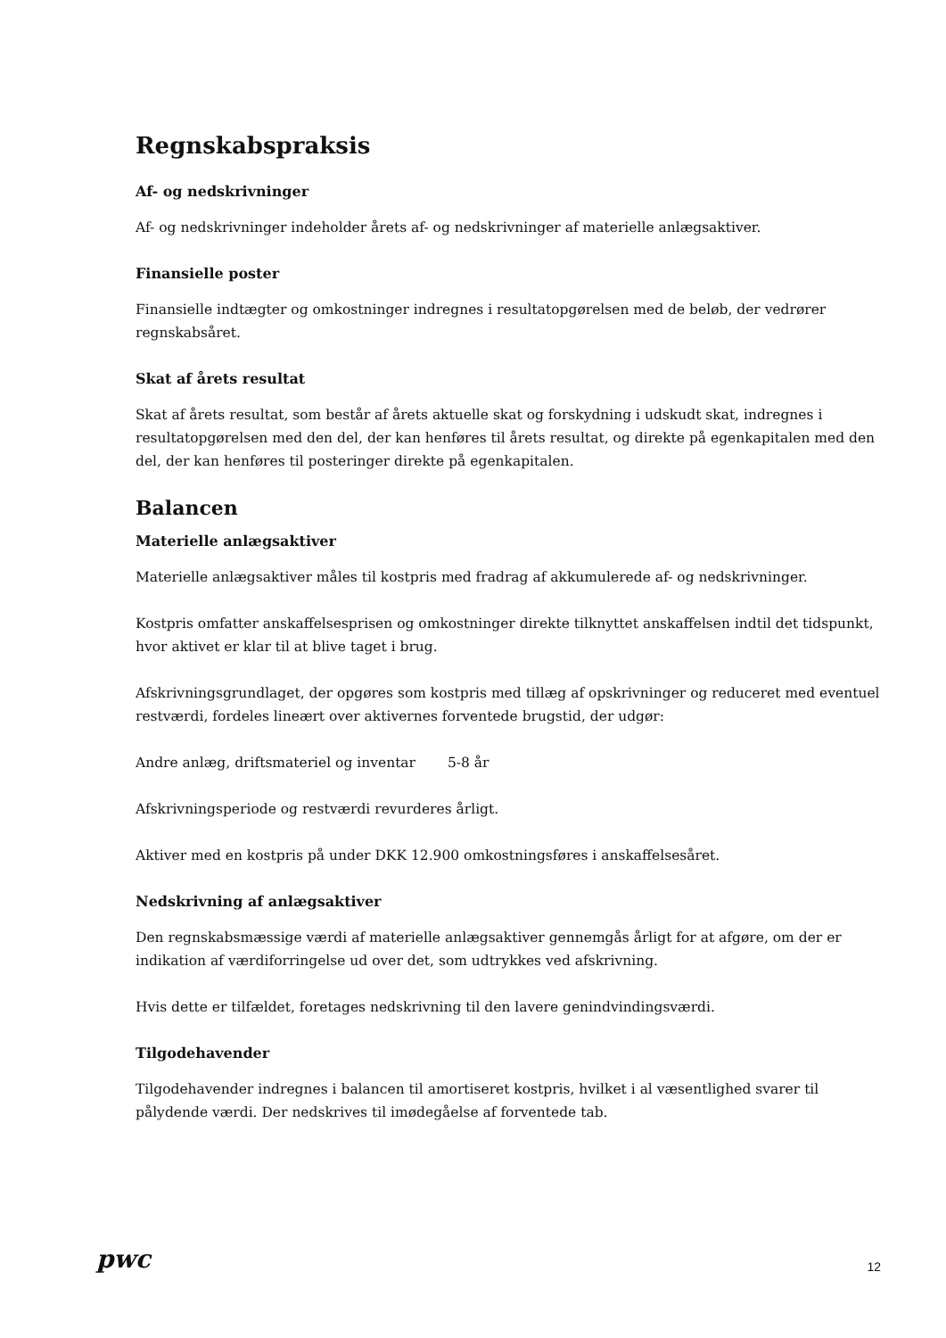Regnskabspraksis
Af- og nedskrivninger
Af- og nedskrivninger indeholder årets af- og nedskrivninger af materielle anlægsaktiver.
Finansielle poster
Finansielle indtægter og omkostninger indregnes i resultatopgørelsen med de beløb, der vedrører regnskabsåret.
Skat af årets resultat
Skat af årets resultat, som består af årets aktuelle skat og forskydning i udskudt skat, indregnes i resultatopgørelsen med den del, der kan henføres til årets resultat, og direkte på egenkapitalen med den del, der kan henføres til posteringer direkte på egenkapitalen.
Balancen
Materielle anlægsaktiver
Materielle anlægsaktiver måles til kostpris med fradrag af akkumulerede af- og nedskrivninger.
Kostpris omfatter anskaffelsesprisen og omkostninger direkte tilknyttet anskaffelsen indtil det tidspunkt, hvor aktivet er klar til at blive taget i brug.
Afskrivningsgrundlaget, der opgøres som kostpris med tillæg af opskrivninger og reduceret med eventuel restværdi, fordeles lineært over aktivernes forventede brugstid, der udgør:
Andre anlæg, driftsmateriel og inventar 5-8 år
Afskrivningsperiode og restværdi revurderes årligt.
Aktiver med en kostpris på under DKK 12.900 omkostningsføres i anskaffelsesåret.
Nedskrivning af anlægsaktiver
Den regnskabsmæssige værdi af materielle anlægsaktiver gennemgås årligt for at afgøre, om der er indikation af værdiforringelse ud over det, som udtrykkes ved afskrivning.
Hvis dette er tilfældet, foretages nedskrivning til den lavere genindvindingsværdi.
Tilgodehavender
Tilgodehavender indregnes i balancen til amortiseret kostpris, hvilket i al væsentlighed svarer til pålydende værdi. Der nedskrives til imødegåelse af forventede tab.
pwc
12